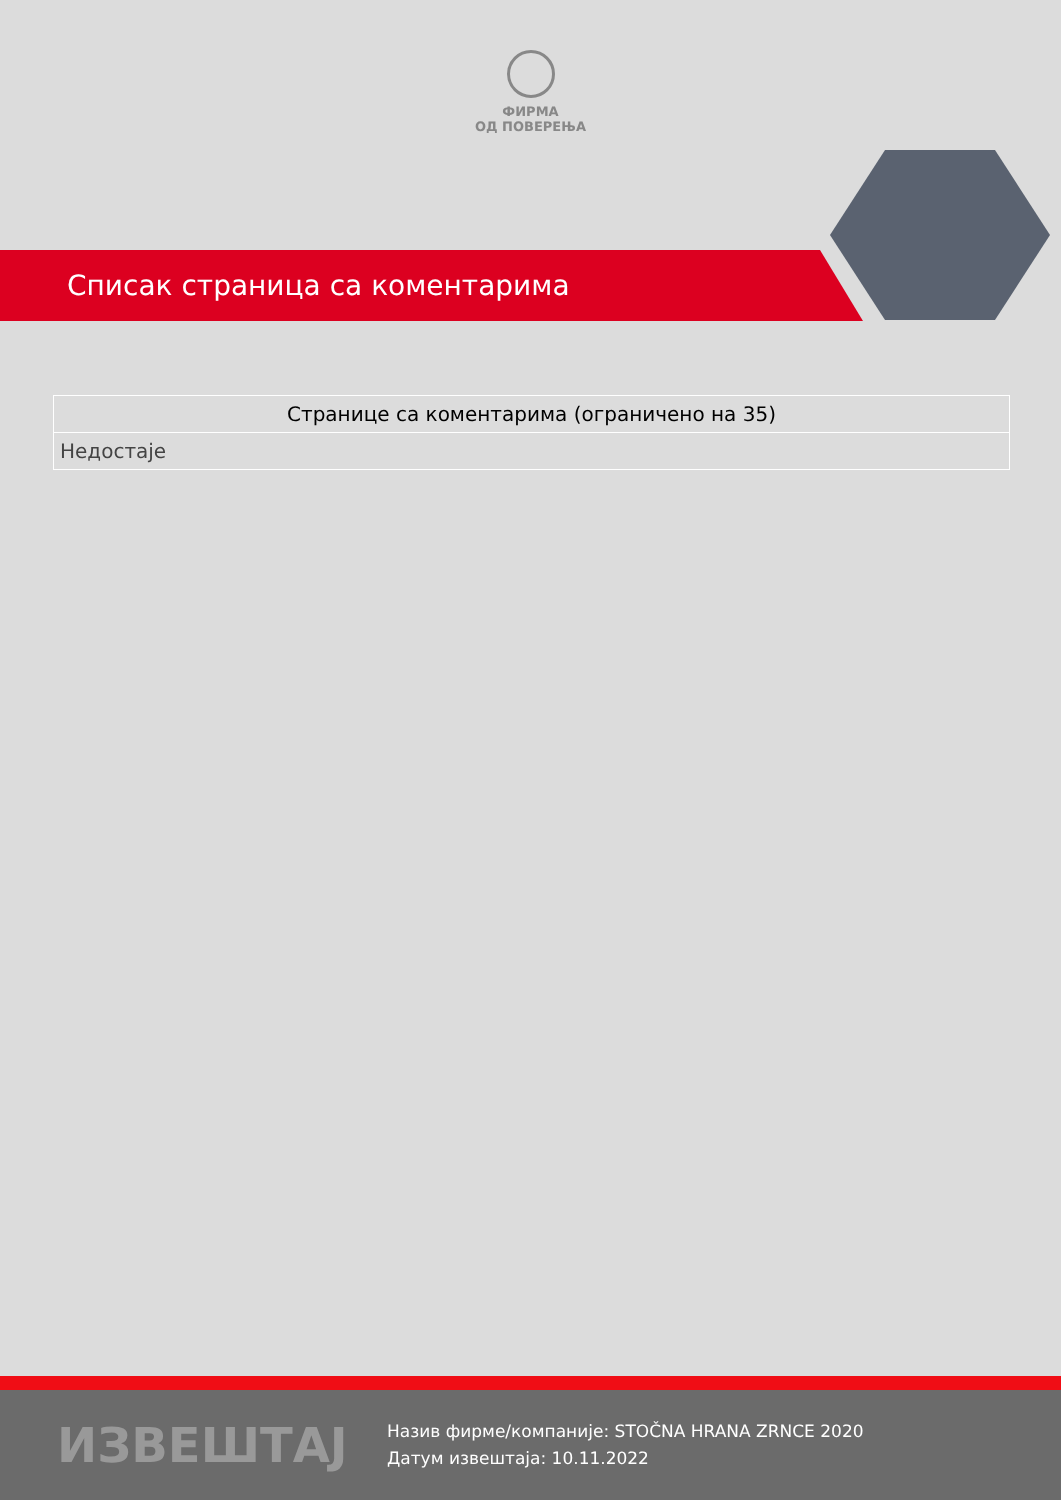ФИРМА
ОД ПОВЕРЕЊА
Списак страница са коментарима
| Странице са коментарима (ограничено на 35) |
| --- |
| Недостаје |
ИЗВЕШТАЈ
Назив фирме/компаније: STOČNA HRANA ZRNCE 2020
Датум извештаја: 10.11.2022